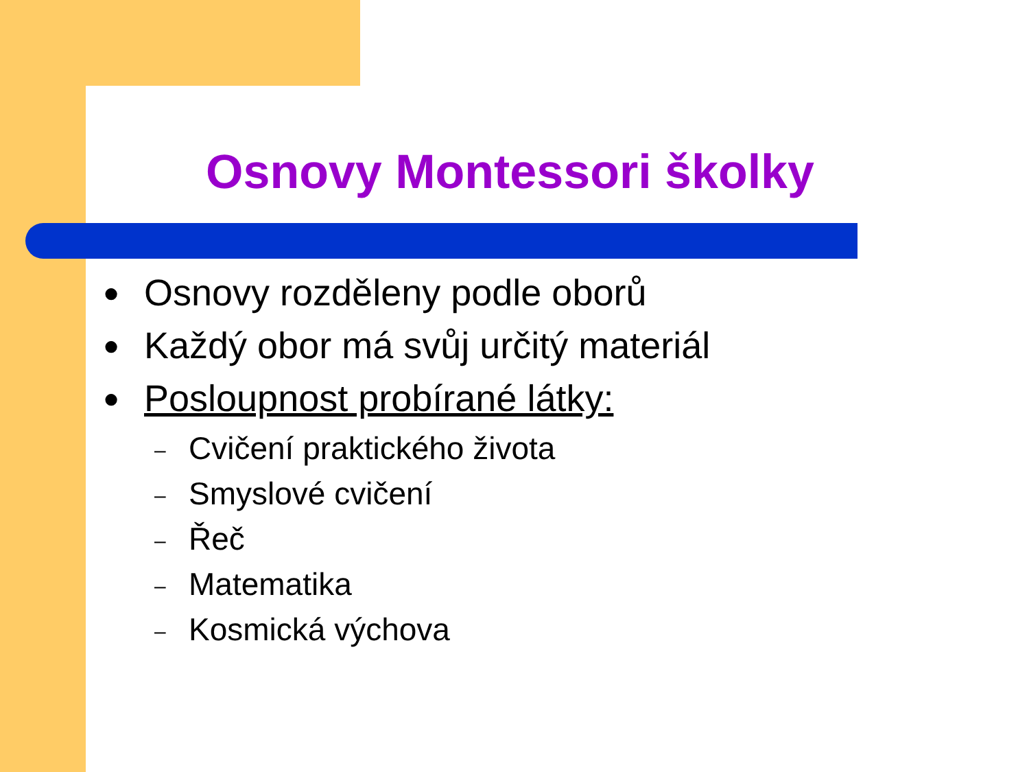Osnovy Montessori školky
● Osnovy rozděleny podle oborů
● Každý obor má svůj určitý materiál
● Posloupnost probírané látky:
– Cvičení praktického života
– Smyslové cvičení
– Řeč
– Matematika
– Kosmická výchova